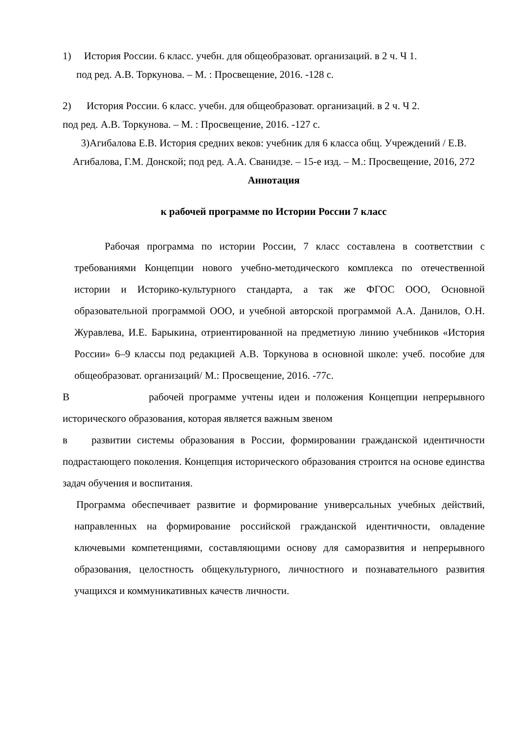1) История России. 6 класс. учебн. для общеобразоват. организаций. в 2 ч. Ч 1.
под ред. А.В. Торкунова. – М. : Просвещение, 2016. -128 с.
2) История России. 6 класс. учебн. для общеобразоват. организаций. в 2 ч. Ч 2.
под ред. А.В. Торкунова. – М. : Просвещение, 2016. -127 с.
3)Агибалова Е.В. История средних веков: учебник для 6 класса общ. Учреждений / Е.В. Агибалова, Г.М. Донской; под ред. А.А. Сванидзе. – 15-е изд. – М.: Просвещение, 2016, 272
Аннотация
к рабочей программе по Истории России 7 класс
Рабочая программа по истории России, 7 класс составлена в соответствии с требованиями Концепции нового учебно-методического комплекса по отечественной истории и Историко-культурного стандарта, а так же ФГОС ООО, Основной образовательной программой ООО, и учебной авторской программой А.А. Данилов, О.Н. Журавлева, И.Е. Барыкина, отриентированной на предметную линию учебников «История России» 6–9 классы под редакцией А.В. Торкунова в основной школе: учеб. пособие для общеобразоват. организаций/ М.: Просвещение, 2016. -77с.
В рабочей программе учтены идеи и положения Концепции непрерывного исторического образования, которая является важным звеном
в развитии системы образования в России, формировании гражданской идентичности подрастающего поколения. Концепция исторического образования строится на основе единства задач обучения и воспитания.
Программа обеспечивает развитие и формирование универсальных учебных действий, направленных на формирование российской гражданской идентичности, овладение ключевыми компетенциями, составляющими основу для саморазвития и непрерывного образования, целостность общекультурного, личностного и познавательного развития учащихся и коммуникативных качеств личности.